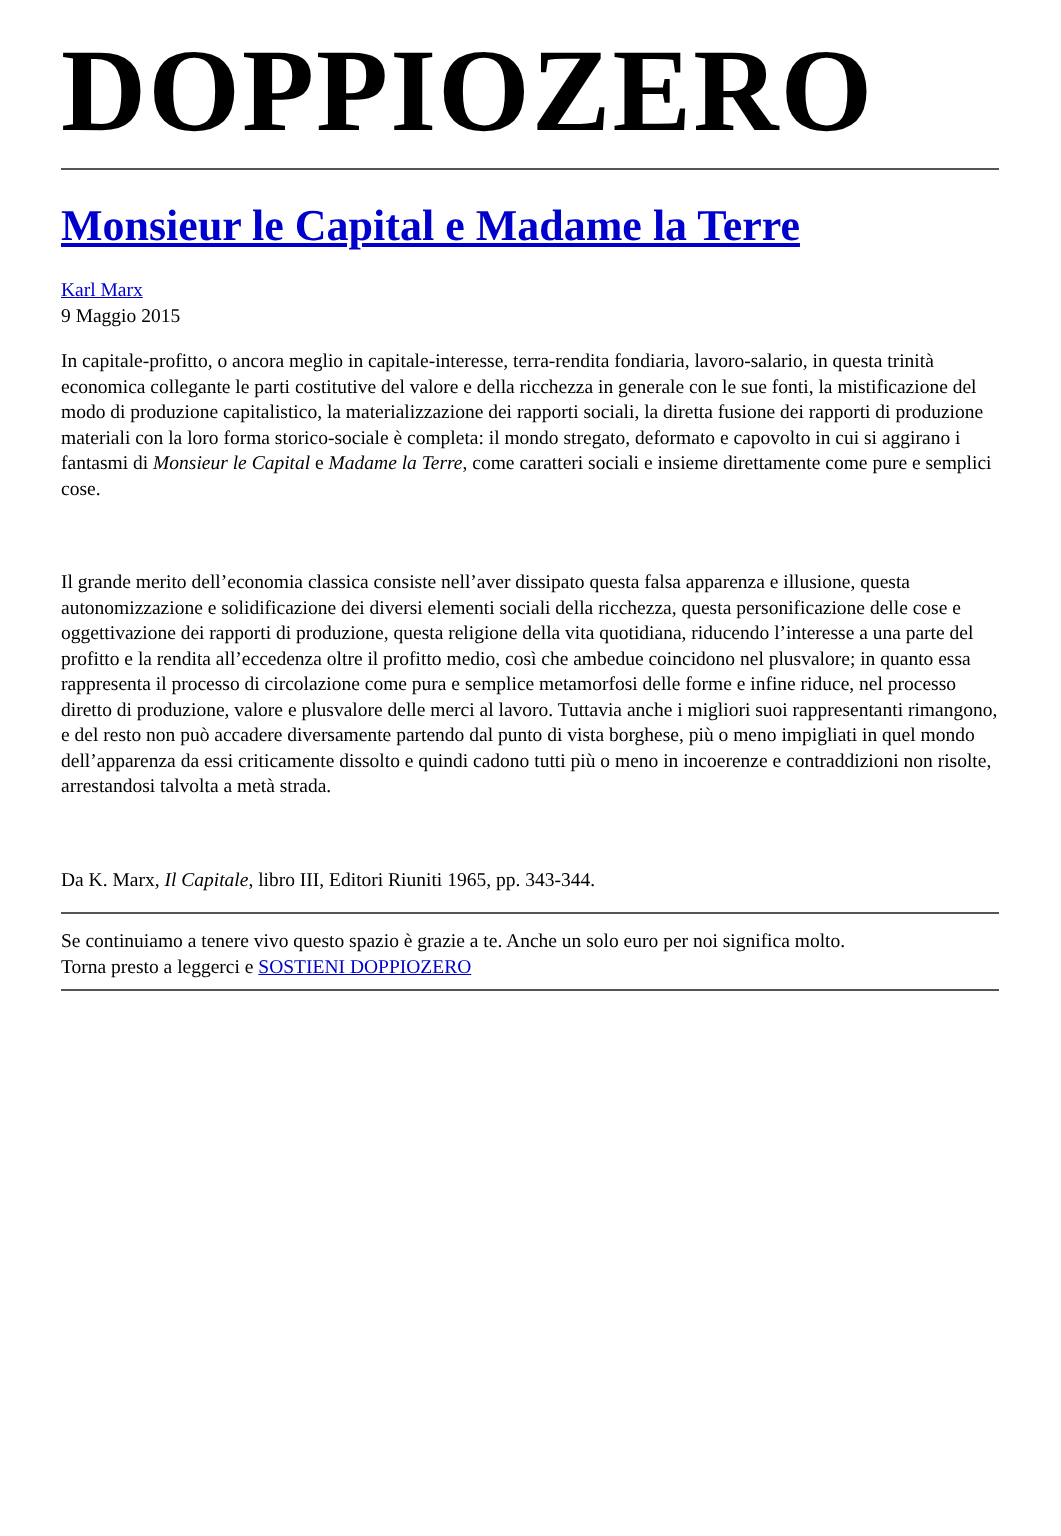DOPPIOZERO
Monsieur le Capital e Madame la Terre
Karl Marx
9 Maggio 2015
In capitale-profitto, o ancora meglio in capitale-interesse, terra-rendita fondiaria, lavoro-salario, in questa trinità economica collegante le parti costitutive del valore e della ricchezza in generale con le sue fonti, la mistificazione del modo di produzione capitalistico, la materializzazione dei rapporti sociali, la diretta fusione dei rapporti di produzione materiali con la loro forma storico-sociale è completa: il mondo stregato, deformato e capovolto in cui si aggirano i fantasmi di Monsieur le Capital e Madame la Terre, come caratteri sociali e insieme direttamente come pure e semplici cose.
Il grande merito dell’economia classica consiste nell’aver dissipato questa falsa apparenza e illusione, questa autonomizzazione e solidificazione dei diversi elementi sociali della ricchezza, questa personificazione delle cose e oggettivazione dei rapporti di produzione, questa religione della vita quotidiana, riducendo l’interesse a una parte del profitto e la rendita all’eccedenza oltre il profitto medio, così che ambedue coincidono nel plusvalore; in quanto essa rappresenta il processo di circolazione come pura e semplice metamorfosi delle forme e infine riduce, nel processo diretto di produzione, valore e plusvalore delle merci al lavoro. Tuttavia anche i migliori suoi rappresentanti rimangono, e del resto non può accadere diversamente partendo dal punto di vista borghese, più o meno impigliati in quel mondo dell’apparenza da essi criticamente dissolto e quindi cadono tutti più o meno in incoerenze e contraddizioni non risolte, arrestandosi talvolta a metà strada.
Da K. Marx, Il Capitale, libro III, Editori Riuniti 1965, pp. 343-344.
Se continuiamo a tenere vivo questo spazio è grazie a te. Anche un solo euro per noi significa molto.
Torna presto a leggerci e SOSTIENI DOPPIOZERO